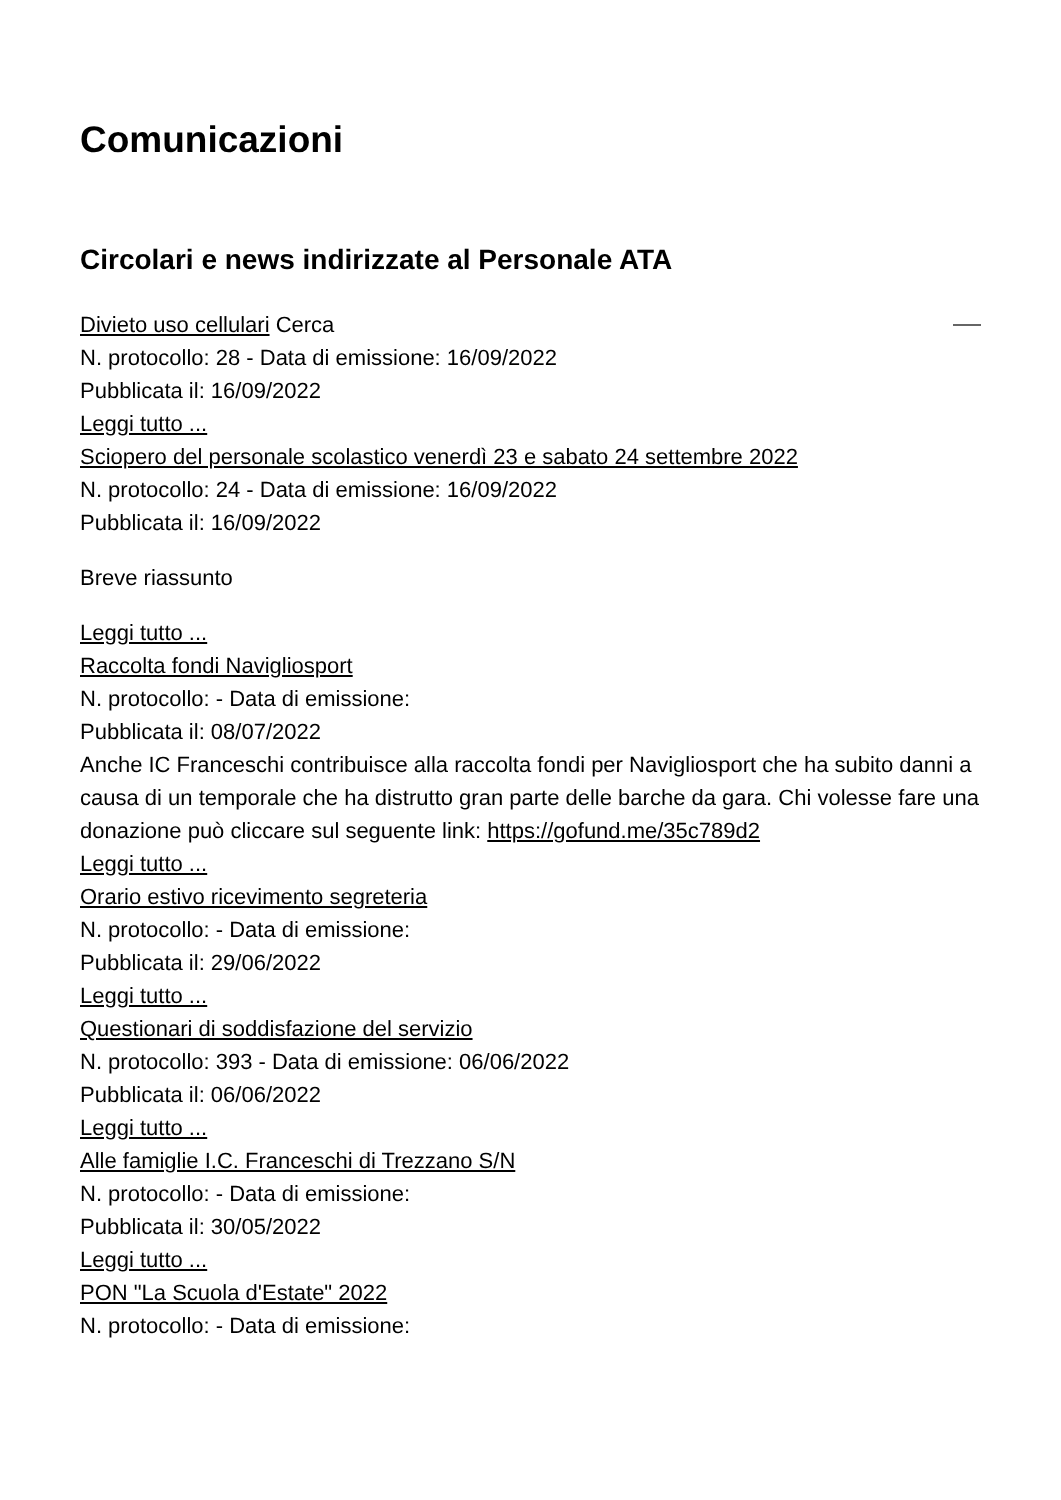Comunicazioni
Circolari e news indirizzate al Personale ATA
Divieto uso cellulari Cerca
N. protocollo: 28 - Data di emissione: 16/09/2022
Pubblicata il: 16/09/2022
Leggi tutto ...
Sciopero del personale scolastico venerdì 23 e sabato 24 settembre 2022
N. protocollo: 24 - Data di emissione: 16/09/2022
Pubblicata il: 16/09/2022
Breve riassunto
Leggi tutto ...
Raccolta fondi Navigliosport
N. protocollo: - Data di emissione:
Pubblicata il: 08/07/2022
Anche IC Franceschi contribuisce alla raccolta fondi per Navigliosport che ha subito danni a causa di un temporale che ha distrutto gran parte delle barche da gara. Chi volesse fare una donazione può cliccare sul seguente link: https://gofund.me/35c789d2
Leggi tutto ...
Orario estivo ricevimento segreteria
N. protocollo: - Data di emissione:
Pubblicata il: 29/06/2022
Leggi tutto ...
Questionari di soddisfazione del servizio
N. protocollo: 393 - Data di emissione: 06/06/2022
Pubblicata il: 06/06/2022
Leggi tutto ...
Alle famiglie I.C. Franceschi di Trezzano S/N
N. protocollo: - Data di emissione:
Pubblicata il: 30/05/2022
Leggi tutto ...
PON "La Scuola d'Estate" 2022
N. protocollo: - Data di emissione: